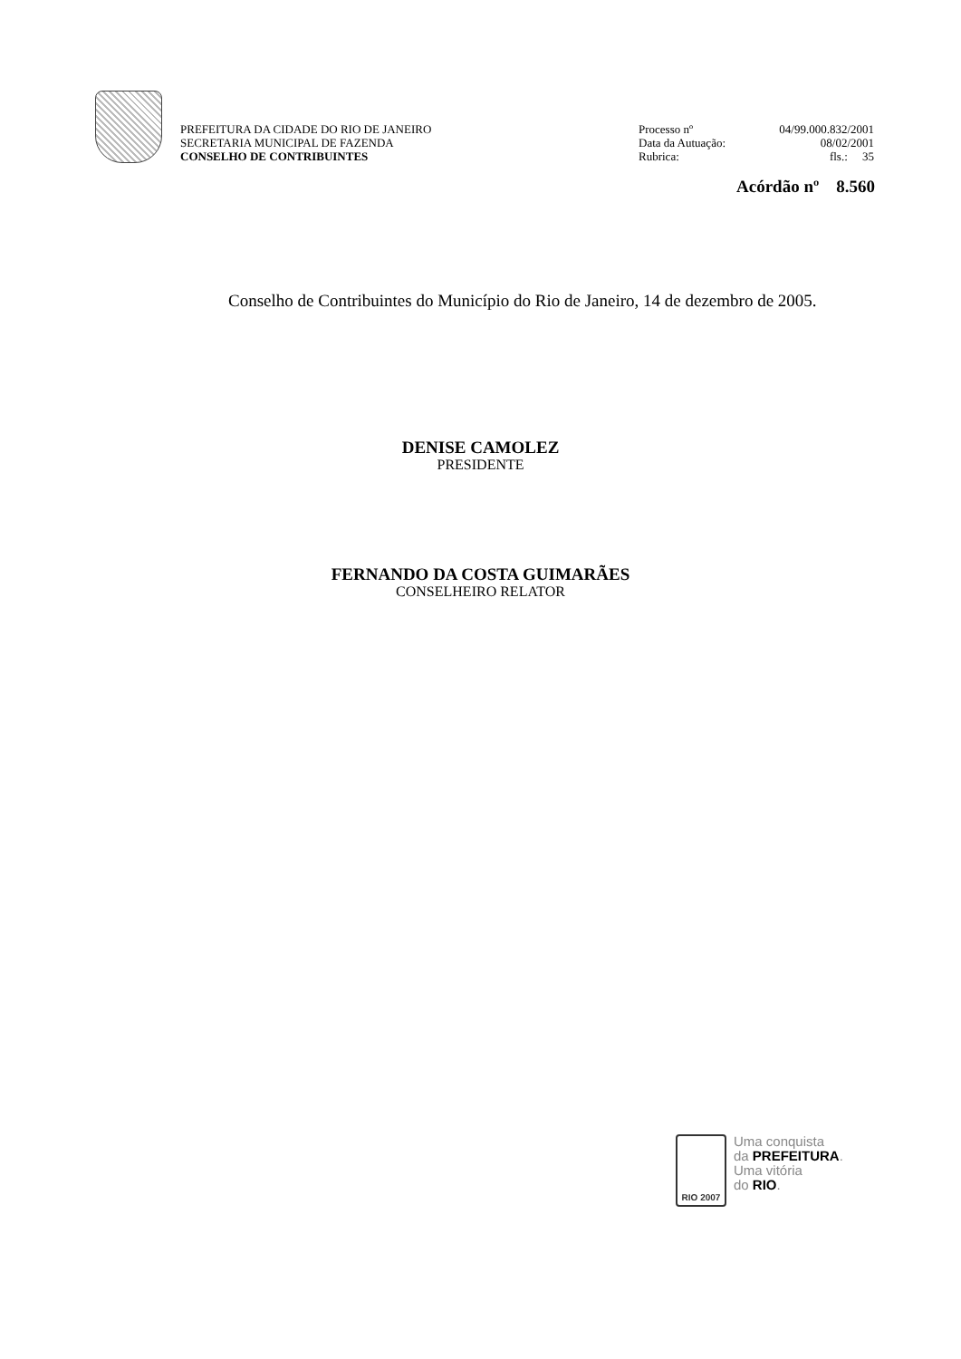PREFEITURA DA CIDADE DO RIO DE JANEIRO
SECRETARIA MUNICIPAL DE FAZENDA
CONSELHO DE CONTRIBUINTES
Processo nº 04/99.000.832/2001
Data da Autuação: 08/02/2001
Rubrica: fls.: 35
Acórdão nº 8.560
Conselho de Contribuintes do Município do Rio de Janeiro, 14 de dezembro de 2005.
DENISE CAMOLEZ
PRESIDENTE
FERNANDO DA COSTA GUIMARÃES
CONSELHEIRO RELATOR
RIO 2007
Uma conquista
da PREFEITURA.
Uma vitória
do RIO.